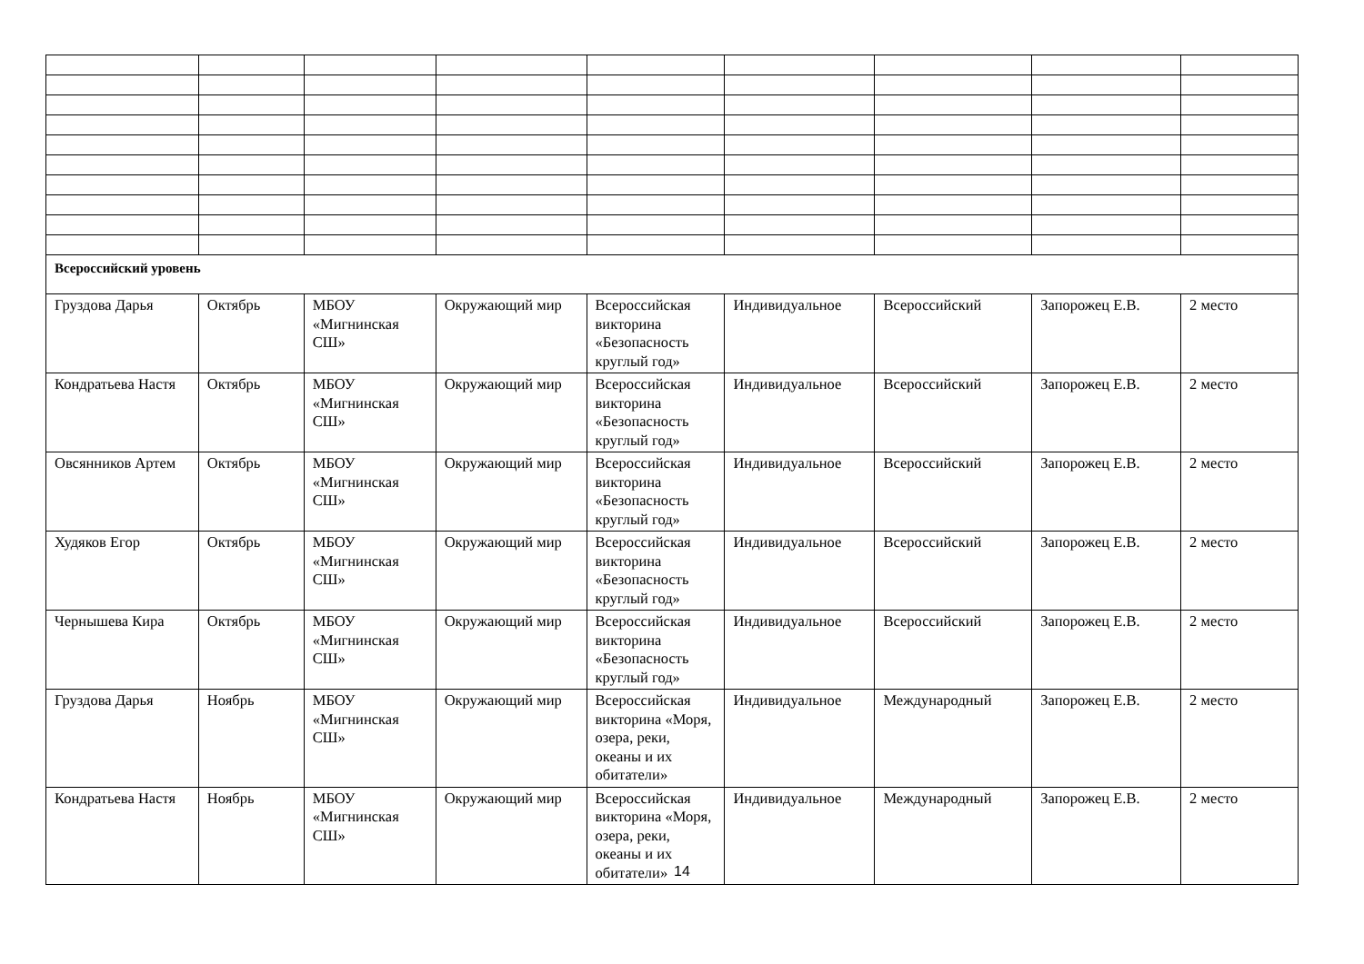| Всероссийский уровень | | | | | | | | |
| Груздова Дарья | Октябрь | МБОУ «Мигнинская СШ» | Окружающий мир | Всероссийская викторина «Безопасность круглый год» | Индивидуальное | Всероссийский | Запорожец Е.В. | 2 место |
| Кондратьева Настя | Октябрь | МБОУ «Мигнинская СШ» | Окружающий мир | Всероссийская викторина «Безопасность круглый год» | Индивидуальное | Всероссийский | Запорожец Е.В. | 2 место |
| Овсянников Артем | Октябрь | МБОУ «Мигнинская СШ» | Окружающий мир | Всероссийская викторина «Безопасность круглый год» | Индивидуальное | Всероссийский | Запорожец Е.В. | 2 место |
| Худяков Егор | Октябрь | МБОУ «Мигнинская СШ» | Окружающий мир | Всероссийская викторина «Безопасность круглый год» | Индивидуальное | Всероссийский | Запорожец Е.В. | 2 место |
| Чернышева Кира | Октябрь | МБОУ «Мигнинская СШ» | Окружающий мир | Всероссийская викторина «Безопасность круглый год» | Индивидуальное | Всероссийский | Запорожец Е.В. | 2 место |
| Груздова Дарья | Ноябрь | МБОУ «Мигнинская СШ» | Окружающий мир | Всероссийская викторина «Моря, озера, реки, океаны и их обитатели» | Индивидуальное | Международный | Запорожец Е.В. | 2 место |
| Кондратьева Настя | Ноябрь | МБОУ «Мигнинская СШ» | Окружающий мир | Всероссийская викторина «Моря, озера, реки, океаны и их обитатели» | Индивидуальное | Международный | Запорожец Е.В. | 2 место |
14